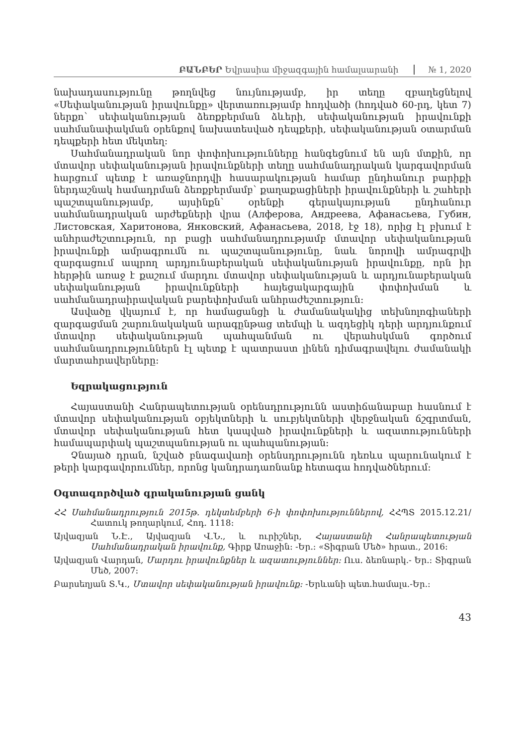ԲԱՆԲԵՐ Եվրասիա միջազգային համալսարանի № 1, 2020
նախադասությունը թողնվեց նույնությամբ, իր տեղը զբաղեցնելով «Սեփականության իրավունքը» վերտառությամբ հոդվածի (հոդված 60-րդ, կետ 7) ներքո՝ սեփականության ձեռքբերման ձևերի, սեփականության իրավունքի սահմանափակման օրենքով նախատեսված դեպքերի, սեփականության օտարման դեպքերի հետ մեկտեղ:
Սահմանադրական նոր փոփոխությունները հանգեցնում են այն մտքին, որ մտավոր սեփականության իրավունքների տեղը սահմանադրական կարգավորման հարցում պետք է առաջնորդվի հասարակության համար ընդհանուր բարիքի ներդաշնակ համադրման ձեռքբերմամբ՝ քաղաքացիների իրավունքների և շահերի պաշտպանությամբ, այսինքն՝ օրենքի գերակայության ընդհանուր սահմանադրական արժեքների վրա (Алферова, Андреева, Афанасьева, Губин, Листовская, Харитонова, Янковский, Афанасьева, 2018, էջ 18), որից էլ բխում է անհրաժեշտություն, որ բացի սահմանադրությամբ մտավոր սեփականության իրավունքի ամրագրումն ու պաշտպանությունը, նաև նորովի ամրագրվի զարգացում ապրող արդյունաբերական սեփականության իրավունքը, որն իր հերթին առաջ է քաշում մարդու մտավոր սեփականության և արդյունաբերական սեփականության իրավունքների հայեցակարգային փոփոխման և սահմանադրաիրավական բարեփոխման անհրաժեշտություն:
Ասվածը վկայում է, որ համացանցի և ժամանակակից տեխնոլոգիաների զարգացման շարունակական արագընթաց տեմպի և ազդեցիկ դերի արդյունքում մտավոր սեփականության պահպանման ու վերահսկման գործում սահմանադրություններն էլ պետք է պատրաստ լինեն դիմագրավելու ժամանակի մարտահրավերները:
Եզրակացություն
Հայաստանի Հանրապետության օրենսդրությունն աստիճանաբար հասնում է մտավոր սեփականության օբյեկտների և սուբյեկտների վերջնական ճշգրտման, մտավոր սեփականության հետ կապված իրավունքների և ազատությունների համապարփակ պաշտպանության ու պահպանության:
Չնայած դրան, նշված բնագավառի օրենսդրությունն դեռևս պարունակում է թերի կարգավորումներ, որոնց կանդրադառնանք հետագա հոդվածներում:
Օգտագործված գրականության ցանկ
ՀՀ Սահմանադրություն 2015թ. դեկտեմբերի 6-ի փոփոխություններով, ՀՀՊՏ 2015.12.21/Հատուկ թողարկում, Հոդ. 1118:
Այվազյան Ն.Է., Այվազյան Վ.Ն., և ուրիշներ, Հայաստանի Հանրապետության Սահմանադրական իրավունք, Գիրք Առաջին: -Եր.: «Տիգրան Մեծ» հրատ., 2016:
Այվազյան Վարդան, Մարդու իրավունքներ և ազատություններ: Ուս. ձեռնարկ.- Եր.: Տիգրան Մեծ, 2007:
Բարսեղյան Տ.Կ., Մտավոր սեփականության իրավունք: -Երևանի պետ.համալս.-Եր.:
43